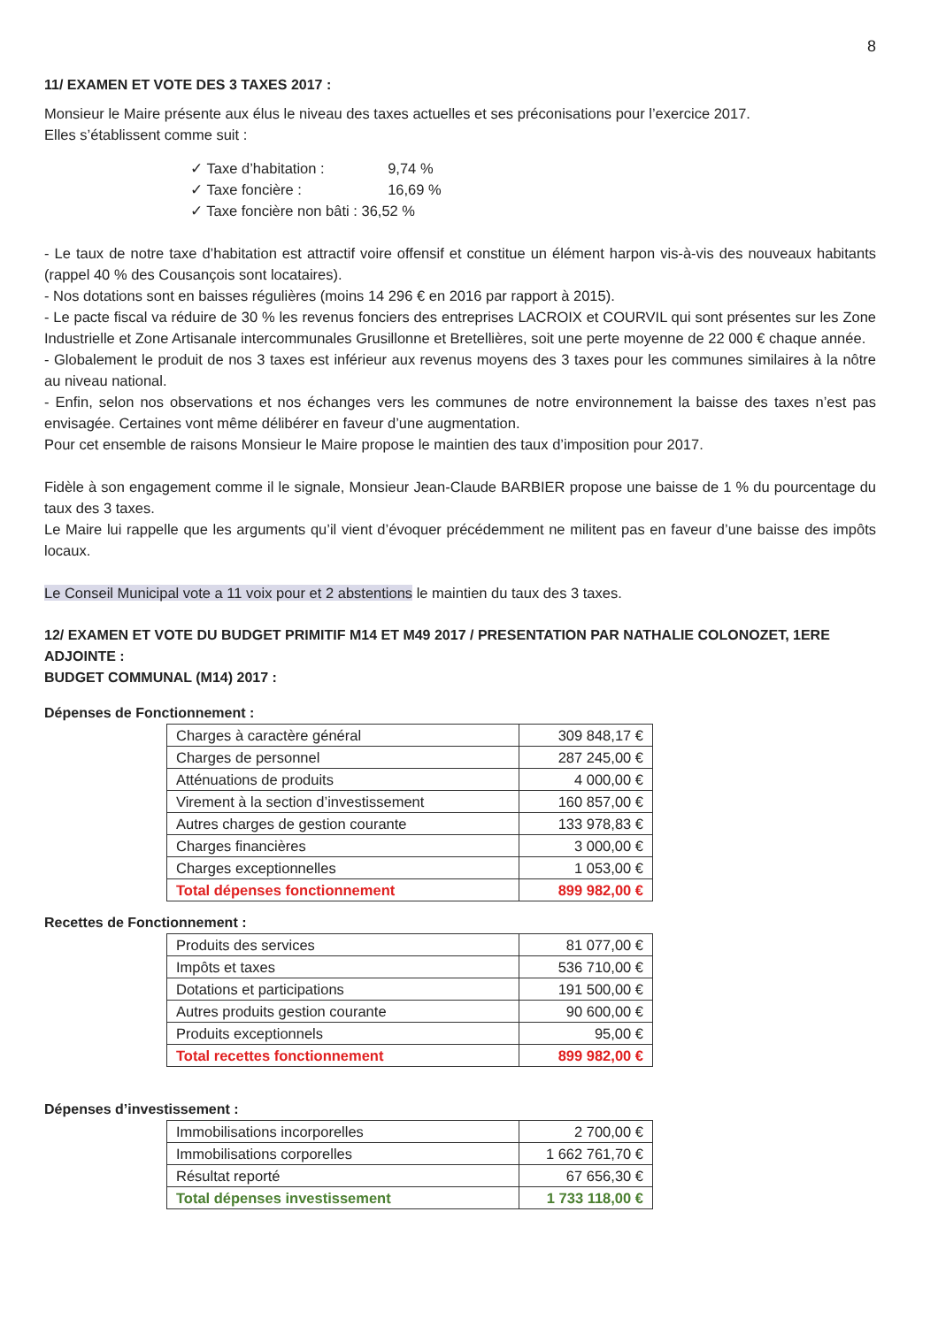8
11/ EXAMEN ET VOTE DES 3 TAXES 2017 :
Monsieur le Maire présente aux élus le niveau des taxes actuelles et ses préconisations pour l’exercice 2017.
Elles s’établissent comme suit :
✓ Taxe d’habitation : 9,74 %
✓ Taxe foncière : 16,69 %
✓ Taxe foncière non bâti : 36,52 %
- Le taux de notre taxe d’habitation est attractif voire offensif et constitue un élément harpon vis-à-vis des nouveaux habitants (rappel 40 % des Cousançois sont locataires).
- Nos dotations sont en baisses régulières (moins 14 296 € en 2016 par rapport à 2015).
- Le pacte fiscal va réduire de 30 % les revenus fonciers des entreprises LACROIX et COURVIL qui sont présentes sur les Zone Industrielle et Zone Artisanale intercommunales Grusillonne et Bretellières, soit une perte moyenne de 22 000 € chaque année.
- Globalement le produit de nos 3 taxes est inférieur aux revenus moyens des 3 taxes pour les communes similaires à la nôtre au niveau national.
- Enfin, selon nos observations et nos échanges vers les communes de notre environnement la baisse des taxes n’est pas envisagée. Certaines vont même délibérer en faveur d’une augmentation.
Pour cet ensemble de raisons Monsieur le Maire propose le maintien des taux d’imposition pour 2017.
Fidèle à son engagement comme il le signale, Monsieur Jean-Claude BARBIER propose une baisse de 1 % du pourcentage du taux des 3 taxes.
Le Maire lui rappelle que les arguments qu’il vient d’évoquer précédemment ne militent pas en faveur d’une baisse des impôts locaux.
Le Conseil Municipal vote a 11 voix pour et 2 abstentions le maintien du taux des 3 taxes.
12/ EXAMEN ET VOTE DU BUDGET PRIMITIF M14 ET M49 2017 / PRESENTATION PAR NATHALIE COLONOZET, 1ERE ADJOINTE :
BUDGET COMMUNAL (M14) 2017 :
Dépenses de Fonctionnement :
| Charges à caractère général | 309 848,17 € |
| Charges de personnel | 287 245,00 € |
| Atténuations de produits | 4 000,00 € |
| Virement à la section d’investissement | 160 857,00 € |
| Autres charges de gestion courante | 133 978,83 € |
| Charges financières | 3 000,00 € |
| Charges exceptionnelles | 1 053,00 € |
| Total dépenses fonctionnement | 899 982,00 € |
Recettes de Fonctionnement :
| Produits des services | 81 077,00 € |
| Impôts et taxes | 536 710,00 € |
| Dotations et participations | 191 500,00 € |
| Autres produits gestion courante | 90 600,00 € |
| Produits exceptionnels | 95,00 € |
| Total recettes fonctionnement | 899 982,00 € |
Dépenses d’investissement :
| Immobilisations incorporelles | 2 700,00 € |
| Immobilisations corporelles | 1 662 761,70 € |
| Résultat reporté | 67 656,30 € |
| Total dépenses investissement | 1 733 118,00 € |